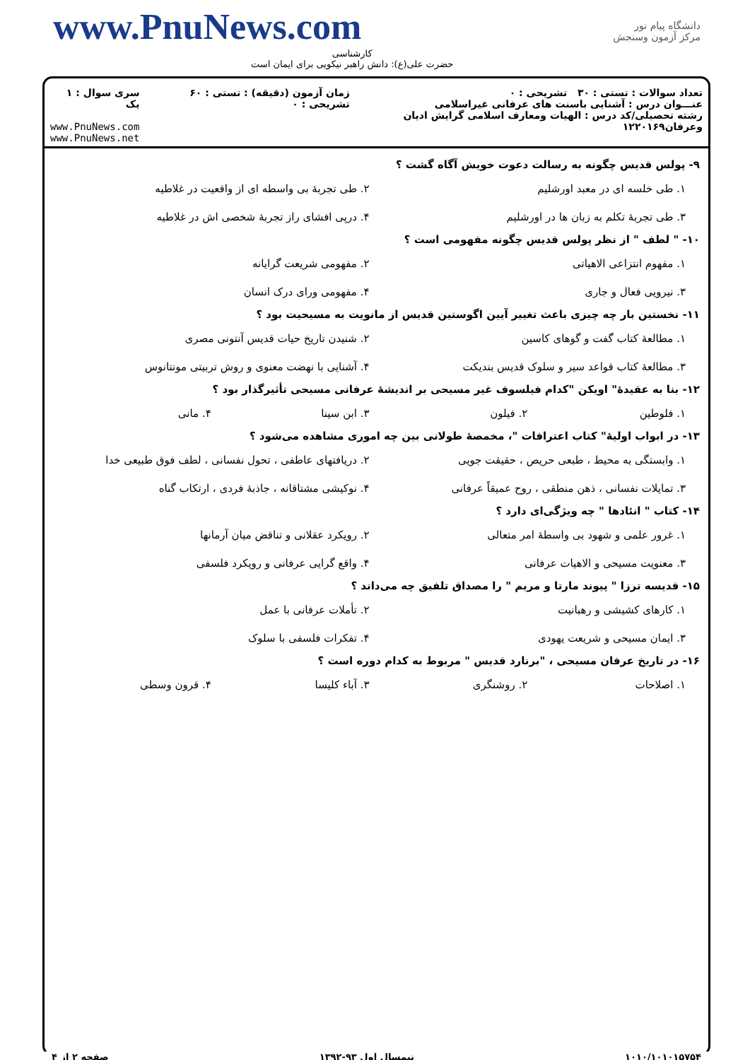www.PnuNews.com
کارشناسی
حضرت علی(ع): دانش راهبر نیکویی برای ایمان است
دانشگاه پیام نور
مرکز آزمون وسنجش
تعداد سوالات : تستی : ۳۰ تشریحی : ۰
عنـــوان درس : آشنایی باسنت های عرفانی غیراسلامی
رشته تحصیلی/کد درس : الهیات ومعارف اسلامی گرایش ادیان وعرفان۱۲۲۰۱۶۹
زمان آزمون (دقیقه) : تستی : ۶۰ تشریحی : ۰
سری سوال : ۱ یک
www.PnuNews.com
www.PnuNews.net
۹- پولس قدیس چگونه به رسالت دعوت خویش آگاه گشت ؟
۱. طی خلسه ای در معبد اورشلیم
۲. طی تجربهٔ بی واسطه ای از واقعیت در غلاطیه
۳. طی تجربهٔ تکلم به زبان ها در اورشلیم
۴. درپی افشای راز تجربهٔ شخصی اش در غلاطیه
۱۰- " لطف " از نظر پولس قدیس چگونه مفهومی است ؟
۱. مفهوم انتزاعی الاهیاتی
۲. مفهومی شریعت گرایانه
۳. نیرویی فعال و جاری
۴. مفهومی ورای درک انسان
۱۱- نخستین بار چه چیزی باعث تغییر آیین اگوستین قدیس از مانویت به مسیحیت بود ؟
۱. مطالعهٔ کتاب گفت و گوهای کاسین
۲. شنیدن تاریخ حیات قدیس آنتونی مصری
۳. مطالعهٔ کتاب قواعد سیر و سلوک قدیس بندیکت
۴. آشنایی با نهضت معنوی و روش تربیتی مونتانوس
۱۲- بنا به عقیدهٔ" اویکن "کدام فیلسوف غیر مسیحی بر اندیشهٔ عرفانی مسیحی تأثیرگذار بود ؟
۱. فلوطین
۲. فیلون
۳. ابن سینا
۴. مانی
۱۳- در ابواب اولیهٔ" کتاب اعترافات "، مخمصهٔ طولانی بین چه اموری مشاهده می‌شود ؟
۱. وابستگی به محیط ، طبعی حریص ، حقیقت جویی
۲. دریافتهای عاطفی ، تحول نفسانی ، لطف فوق طبیعی خدا
۳. تمایلات نفسانی ، ذهن منطقی ، روح عمیقاً عرفانی
۴. نوکیشی مشتاقانه ، جاذبهٔ فردی ، ارتکاب گناه
۱۴- کتاب " انئادها " چه ویژگی‌ای دارد ؟
۱. غرور علمی و شهود بی واسطهٔ امر متعالی
۲. رویکرد عقلانی و تناقض میان آرمانها
۳. معنویت مسیحی و الاهیات عرفانی
۴. واقع گرایی عرفانی و رویکرد فلسفی
۱۵- قدیسه ترزا " پیوند مارتا و مریم " را مصداق تلفیق چه می‌داند ؟
۱. کارهای کشیشی و رهبانیت
۲. تأملات عرفانی با عمل
۳. ایمان مسیحی و شریعت یهودی
۴. تفکرات فلسفی با سلوک
۱۶- در تاریخ عرفان مسیحی ، "برنارد قدیس " مربوط به کدام دوره است ؟
۱. اصلاحات
۲. روشنگری
۳. آباء کلیسا
۴. قرون وسطی
۱۰۱۰/۱۰۱۰۱۵۷۵۴ نیمسال اول ۹۳-۱۳۹۲ صفحه ۲ از ۴